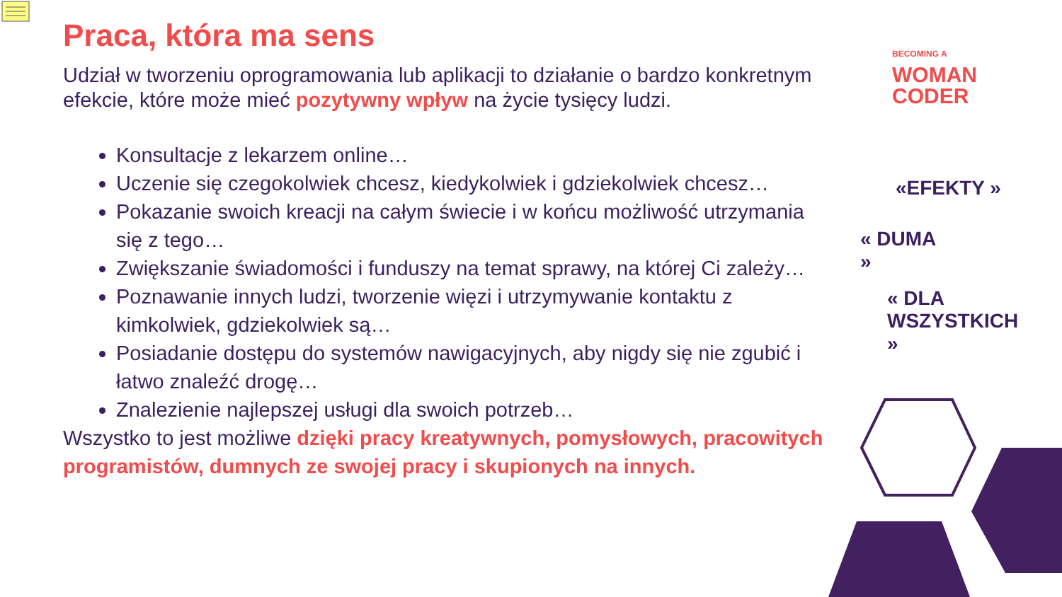BECOMING A
WOMAN
CODER
Praca, która ma sens
Udział w tworzeniu oprogramowania lub aplikacji to działanie o bardzo konkretnym efekcie, które może mieć pozytywny wpływ na życie tysięcy ludzi.
Konsultacje z lekarzem online…
Uczenie się czegokolwiek chcesz, kiedykolwiek i gdziekolwiek chcesz…
Pokazanie swoich kreacji na całym świecie i w końcu możliwość utrzymania się z tego…
Zwiększanie świadomości i funduszy na temat sprawy, na której Ci zależy…
Poznawanie innych ludzi, tworzenie więzi i utrzymywanie kontaktu z kimkolwiek, gdziekolwiek są…
Posiadanie dostępu do systemów nawigacyjnych, aby nigdy się nie zgubić i łatwo znaleźć drogę…
Znalezienie najlepszej usługi dla swoich potrzeb…
Wszystko to jest możliwe dzięki pracy kreatywnych, pomysłowych, pracowitych programistów, dumnych ze swojej pracy i skupionych na innych.
«EFEKTY »
« DUMA
»
« DLA
WSZYSTKICH
»